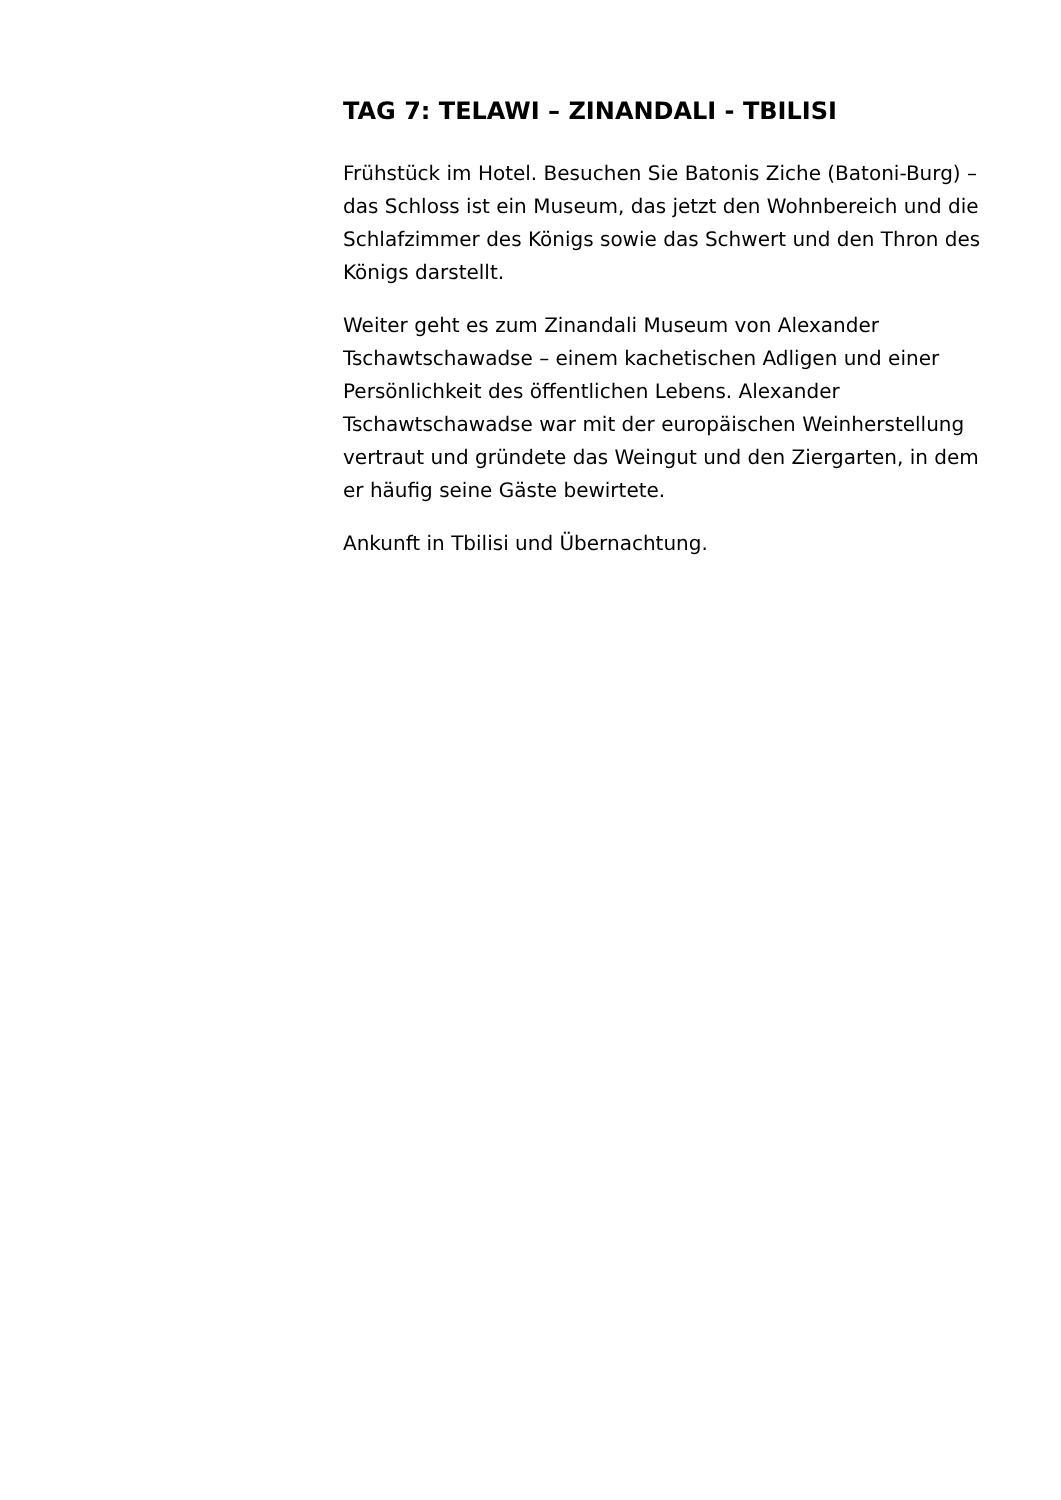TAG 7: TELAWI – ZINANDALI - TBILISI
Frühstück im Hotel. Besuchen Sie Batonis Ziche (Batoni-Burg) – das Schloss ist ein Museum, das jetzt den Wohnbereich und die Schlafzimmer des Königs sowie das Schwert und den Thron des Königs darstellt.
Weiter geht es zum Zinandali Museum von Alexander Tschawtschawadse – einem kachetischen Adligen und einer Persönlichkeit des öffentlichen Lebens. Alexander Tschawtschawadse war mit der europäischen Weinherstellung vertraut und gründete das Weingut und den Ziergarten, in dem er häufig seine Gäste bewirtete.
Ankunft in Tbilisi und Übernachtung.